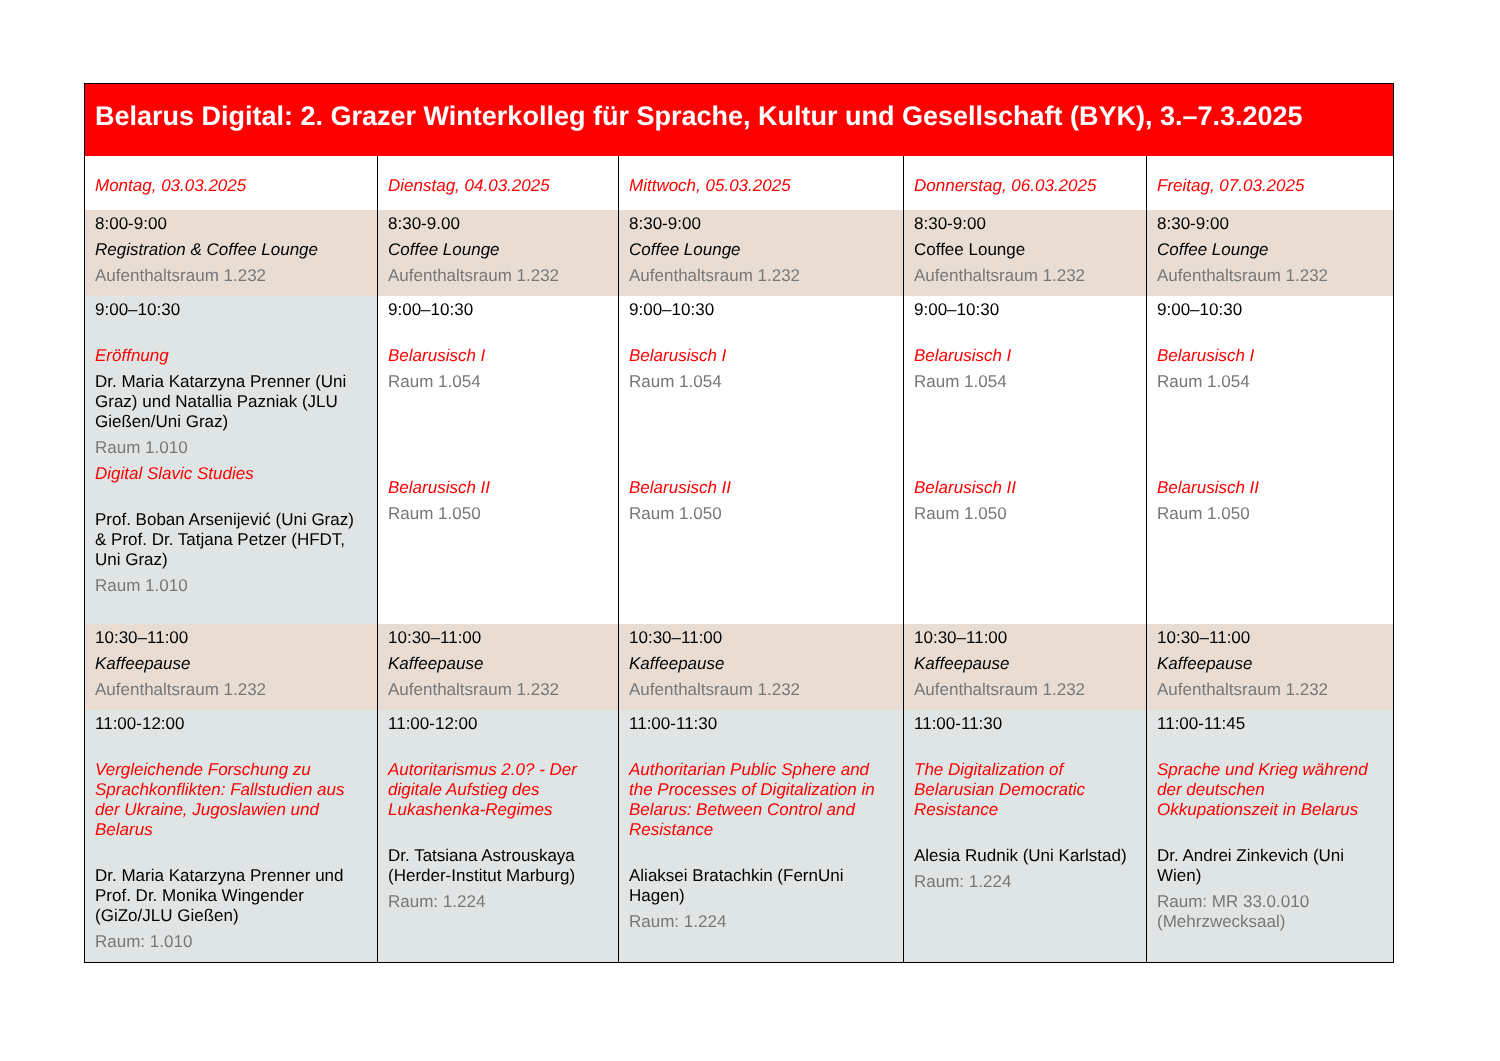| Belarus Digital: 2. Grazer Winterkolleg für Sprache, Kultur und Gesellschaft (BYK), 3.–7.3.2025 | | | | |
| --- | --- | --- | --- | --- |
| Montag, 03.03.2025 | Dienstag, 04.03.2025 | Mittwoch, 05.03.2025 | Donnerstag, 06.03.2025 | Freitag, 07.03.2025 |
| 8:00-9:00 Registration & Coffee Lounge Aufenthaltsraum 1.232 | 8:30-9.00 Coffee Lounge Aufenthaltsraum 1.232 | 8:30-9:00 Coffee Lounge Aufenthaltsraum 1.232 | 8:30-9:00 Coffee Lounge Aufenthaltsraum 1.232 | 8:30-9:00 Coffee Lounge Aufenthaltsraum 1.232 |
| 9:00–10:30 Eröffnung Dr. Maria Katarzyna Prenner (Uni Graz) und Natallia Pazniak (JLU Gießen/Uni Graz) Raum 1.010 Digital Slavic Studies Prof. Boban Arsenijević (Uni Graz) & Prof. Dr. Tatjana Petzer (HFDT, Uni Graz) Raum 1.010 | 9:00–10:30 Belarusisch I Raum 1.054 Belarusisch II Raum 1.050 | 9:00–10:30 Belarusisch I Raum 1.054 Belarusisch II Raum 1.050 | 9:00–10:30 Belarusisch I Raum 1.054 Belarusisch II Raum 1.050 | 9:00–10:30 Belarusisch I Raum 1.054 Belarusisch II Raum 1.050 |
| 10:30–11:00 Kaffeepause Aufenthaltsraum 1.232 | 10:30–11:00 Kaffeepause Aufenthaltsraum 1.232 | 10:30–11:00 Kaffeepause Aufenthaltsraum 1.232 | 10:30–11:00 Kaffeepause Aufenthaltsraum 1.232 | 10:30–11:00 Kaffeepause Aufenthaltsraum 1.232 |
| 11:00-12:00 Vergleichende Forschung zu Sprachkonflikten: Fallstudien aus der Ukraine, Jugoslawien und Belarus Dr. Maria Katarzyna Prenner und Prof. Dr. Monika Wingender (GiZo/JLU Gießen) Raum: 1.010 | 11:00-12:00 Autoritarismus 2.0? - Der digitale Aufstieg des Lukashenka-Regimes Dr. Tatsiana Astrouskaya (Herder-Institut Marburg) Raum: 1.224 | 11:00-11:30 Authoritarian Public Sphere and the Processes of Digitalization in Belarus: Between Control and Resistance Aliaksei Bratachkin (FernUni Hagen) Raum: 1.224 | 11:00-11:30 The Digitalization of Belarusian Democratic Resistance Alesia Rudnik (Uni Karlstad) Raum: 1.224 | 11:00-11:45 Sprache und Krieg während der deutschen Okkupationszeit in Belarus Dr. Andrei Zinkevich (Uni Wien) Raum: MR 33.0.010 (Mehrzwecksaal) |